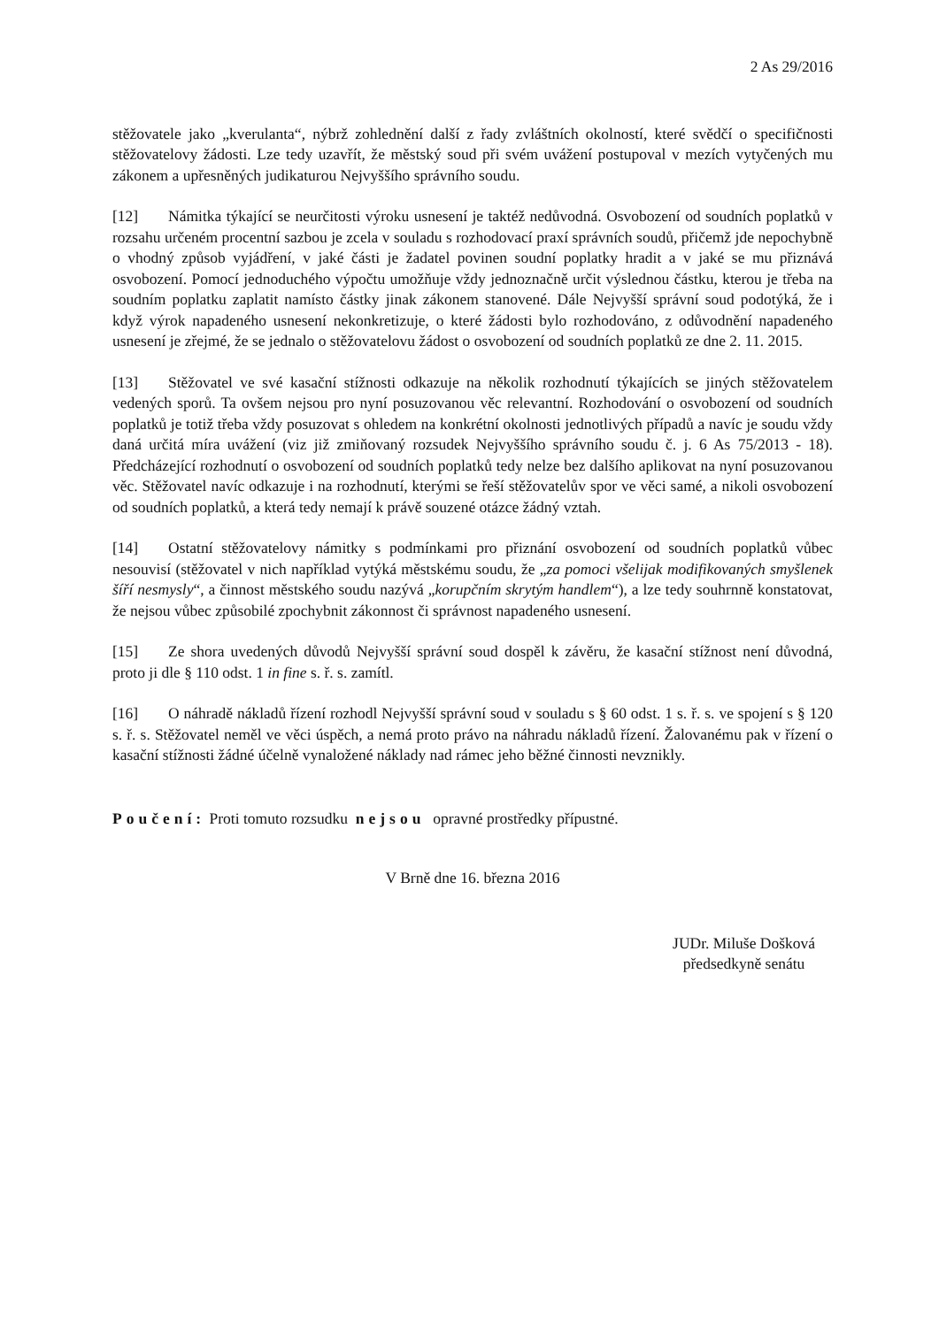2 As 29/2016
stěžovatele jako „kverulanta“, nýbrž zohlednění další z řady zvláštních okolností, které svědčí o specifičnosti stěžovatelovy žádosti. Lze tedy uzavřít, že městský soud při svém uvážení postupoval v mezích vytyčených mu zákonem a upřesněných judikaturou Nejvyššího správního soudu.
[12] Námitka týkající se neurčitosti výroku usnesení je taktéž nedůvodná. Osvobození od soudních poplatků v rozsahu určeném procentní sazbou je zcela v souladu s rozhodovací praxí správních soudů, přičemž jde nepochybně o vhodný způsob vyjádření, v jaké části je žadatel povinen soudní poplatky hradit a v jaké se mu přiznává osvobození. Pomocí jednoduchého výpočtu umožňuje vždy jednoznačně určit výslednou částku, kterou je třeba na soudním poplatku zaplatit namísto částky jinak zákonem stanovené. Dále Nejvyšší správní soud podotýká, že i když výrok napadeného usnesení nekonkretizuje, o které žádosti bylo rozhodováno, z odůvodnění napadeného usnesení je zřejmé, že se jednalo o stěžovatelovu žádost o osvobození od soudních poplatků ze dne 2. 11. 2015.
[13] Stěžovatel ve své kasační stížnosti odkazuje na několik rozhodnutí týkajících se jiných stěžovatelem vedených sporů. Ta ovšem nejsou pro nyní posuzovanou věc relevantní. Rozhodování o osvobození od soudních poplatků je totiž třeba vždy posuzovat s ohledem na konkrétní okolnosti jednotlivých případů a navíc je soudu vždy daná určitá míra uvážení (viz již zmiňovaný rozsudek Nejvyššího správního soudu č. j. 6 As 75/2013 - 18). Předcházející rozhodnutí o osvobození od soudních poplatků tedy nelze bez dalšího aplikovat na nyní posuzovanou věc. Stěžovatel navíc odkazuje i na rozhodnutí, kterými se řeší stěžovatelův spor ve věci samé, a nikoli osvobození od soudních poplatků, a která tedy nemají k právě souzené otázce žádný vztah.
[14] Ostatní stěžovatelovy námitky s podmínkami pro přiznání osvobození od soudních poplatků vůbec nesouvisí (stěžovatel v nich například vytýká městskému soudu, že „za pomoci všelijak modifikovaných smyšlenek šíří nesmysly“, a činnost městského soudu nazývá „korupčním skrytým handlem“), a lze tedy souhrnně konstatovat, že nejsou vůbec způsobilé zpochybnit zákonnost či správnost napadeného usnesení.
[15] Ze shora uvedených důvodů Nejvyšší správní soud dospěl k závěru, že kasační stížnost není důvodná, proto ji dle § 110 odst. 1 in fine s. ř. s. zamítl.
[16] O náhradě nákladů řízení rozhodl Nejvyšší správní soud v souladu s § 60 odst. 1 s. ř. s. ve spojení s § 120 s. ř. s. Stěžovatel neměl ve věci úspěch, a nemá proto právo na náhradu nákladů řízení. Žalovanému pak v řízení o kasační stížnosti žádné účelně vynaložené náklady nad rámec jeho běžné činnosti nevznikly.
Poučení: Proti tomuto rozsudku nejsou opravné prostředky přípustné.
V Brně dne 16. března 2016
JUDr. Miluše Došková
předsedkyně senátu